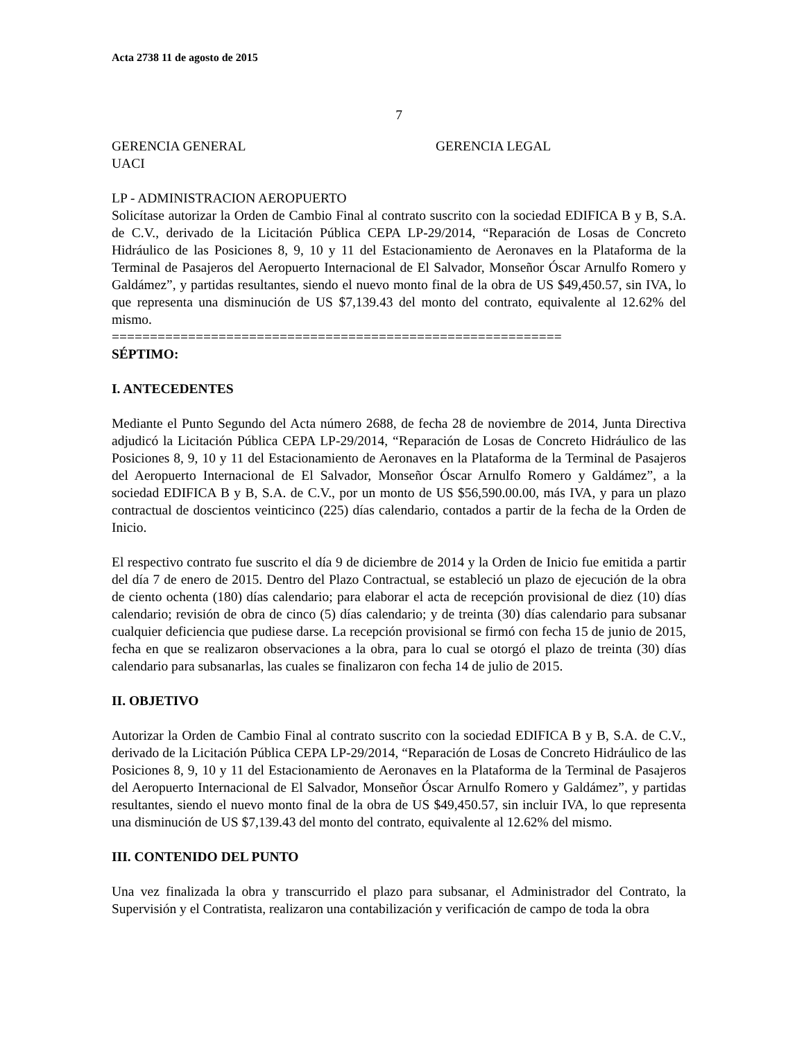Acta 2738 11 de agosto de 2015
7
GERENCIA GENERAL GERENCIA LEGAL
UACI
LP - ADMINISTRACION AEROPUERTO
Solicítase autorizar la Orden de Cambio Final al contrato suscrito con la sociedad EDIFICA B y B, S.A. de C.V., derivado de la Licitación Pública CEPA LP-29/2014, “Reparación de Losas de Concreto Hidráulico de las Posiciones 8, 9, 10 y 11 del Estacionamiento de Aeronaves en la Plataforma de la Terminal de Pasajeros del Aeropuerto Internacional de El Salvador, Monseñor Óscar Arnulfo Romero y Galdámez”, y partidas resultantes, siendo el nuevo monto final de la obra de US $49,450.57, sin IVA, lo que representa una disminución de US $7,139.43 del monto del contrato, equivalente al 12.62% del mismo.
===========================================================
SÉPTIMO:
I. ANTECEDENTES
Mediante el Punto Segundo del Acta número 2688, de fecha 28 de noviembre de 2014, Junta Directiva adjudicó la Licitación Pública CEPA LP-29/2014, “Reparación de Losas de Concreto Hidráulico de las Posiciones 8, 9, 10 y 11 del Estacionamiento de Aeronaves en la Plataforma de la Terminal de Pasajeros del Aeropuerto Internacional de El Salvador, Monseñor Óscar Arnulfo Romero y Galdámez”, a la sociedad EDIFICA B y B, S.A. de C.V., por un monto de US $56,590.00.00, más IVA, y para un plazo contractual de doscientos veinticinco (225) días calendario, contados a partir de la fecha de la Orden de Inicio.
El respectivo contrato fue suscrito el día 9 de diciembre de 2014 y la Orden de Inicio fue emitida a partir del día 7 de enero de 2015. Dentro del Plazo Contractual, se estableció un plazo de ejecución de la obra de ciento ochenta (180) días calendario; para elaborar el acta de recepción provisional de diez (10) días calendario; revisión de obra de cinco (5) días calendario; y de treinta (30) días calendario para subsanar cualquier deficiencia que pudiese darse. La recepción provisional se firmó con fecha 15 de junio de 2015, fecha en que se realizaron observaciones a la obra, para lo cual se otorgó el plazo de treinta (30) días calendario para subsanarlas, las cuales se finalizaron con fecha 14 de julio de 2015.
II. OBJETIVO
Autorizar la Orden de Cambio Final al contrato suscrito con la sociedad EDIFICA B y B, S.A. de C.V., derivado de la Licitación Pública CEPA LP-29/2014, “Reparación de Losas de Concreto Hidráulico de las Posiciones 8, 9, 10 y 11 del Estacionamiento de Aeronaves en la Plataforma de la Terminal de Pasajeros del Aeropuerto Internacional de El Salvador, Monseñor Óscar Arnulfo Romero y Galdámez”, y partidas resultantes, siendo el nuevo monto final de la obra de US $49,450.57, sin incluir IVA, lo que representa una disminución de US $7,139.43 del monto del contrato, equivalente al 12.62% del mismo.
III. CONTENIDO DEL PUNTO
Una vez finalizada la obra y transcurrido el plazo para subsanar, el Administrador del Contrato, la Supervisión y el Contratista, realizaron una contabilización y verificación de campo de toda la obra